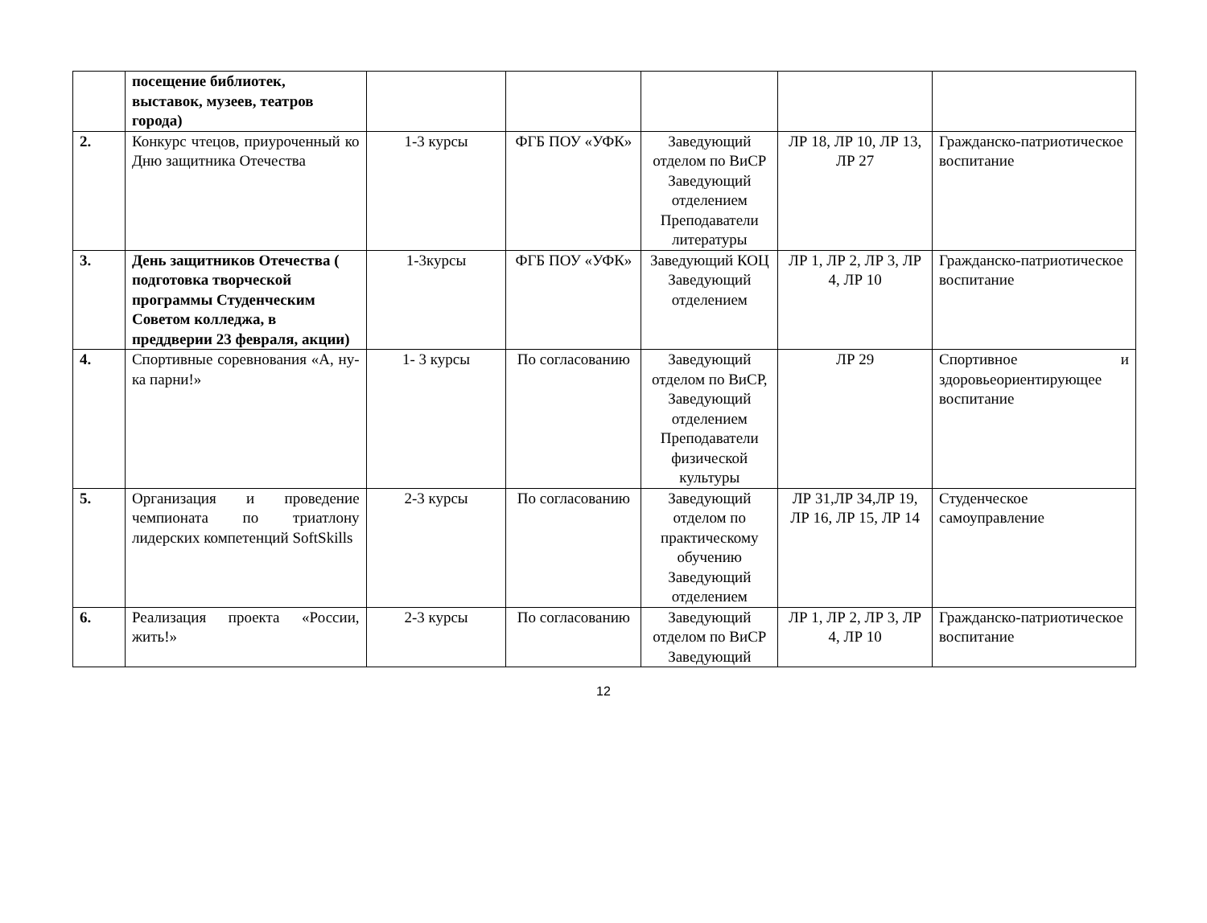| | посещение библиотек, выставок, музеев, театров города) | | | | | |
| 2. | Конкурс чтецов, приуроченный ко Дню защитника Отечества | 1-3 курсы | ФГБ ПОУ «УФК» | Заведующий отделом по ВиСР Заведующий отделением Преподаватели литературы | ЛР 18, ЛР 10, ЛР 13, ЛР 27 | Гражданско-патриотическое воспитание |
| 3. | День защитников Отечества ( подготовка творческой программы Студенческим Советом колледжа, в преддверии 23 февраля, акции) | 1-3курсы | ФГБ ПОУ «УФК» | Заведующий КОЦ Заведующий отделением | ЛР 1, ЛР 2, ЛР 3, ЛР 4, ЛР 10 | Гражданско-патриотическое воспитание |
| 4. | Спортивные соревнования «А, ну-ка парни!» | 1- 3 курсы | По согласованию | Заведующий отделом по ВиСР, Заведующий отделением Преподаватели физической культуры | ЛР 29 | Спортивное и здоровьеориентирующее воспитание |
| 5. | Организация и проведение чемпионата по триатлону лидерских компетенций SoftSkills | 2-3 курсы | По согласованию | Заведующий отделом по практическому обучению Заведующий отделением | ЛР 31,ЛР 34,ЛР 19, ЛР 16, ЛР 15, ЛР 14 | Студенческое самоуправление |
| 6. | Реализация проекта «России, жить!» | 2-3 курсы | По согласованию | Заведующий отделом по ВиСР Заведующий | ЛР 1, ЛР 2, ЛР 3, ЛР 4, ЛР 10 | Гражданско-патриотическое воспитание |
12